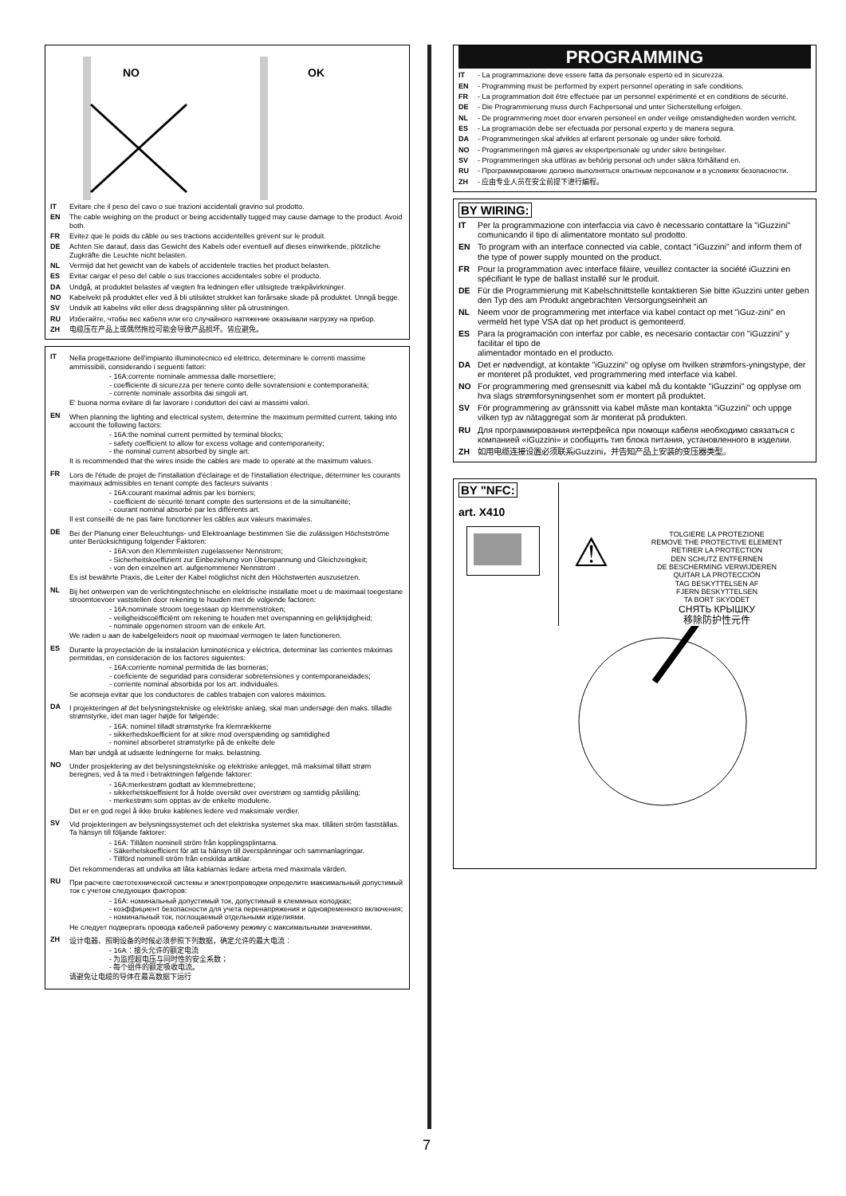NO
OK
IT Evitare che il peso del cavo o sue trazioni accidentali gravino sul prodotto.
EN The cable weighing on the product or being accidentally tugged may cause damage to the product. Avoid both.
FR Evitez que le poids du câble ou ses tractions accidentelles grèvent sur le produit.
DE Achten Sie darauf, dass das Gewicht des Kabels oder eventuell auf dieses einwirkende, plötzliche Zugkräfte die Leuchte nicht belasten.
NL Vermijd dat het gewicht van de kabels of accidentele tracties het product belasten.
ES Evitar cargar el peso del cable o sus tracciones accidentales sobre el producto.
DA Undgå, at produktet belastes af vægten fra ledningen eller utilsigtede trækpåvirkninger.
NO Kabelvekt på produktet eller ved å bli utilsiktet strukket kan forårsake skade på produktet. Unngå begge.
SV Undvik att kabelns vikt eller dess dragspänning sliter på utrustningen.
RU Избегайте, чтобы вес кабеля или его случайного натяжение оказывали нагрузку на прибор.
ZH 电缆压在产品上或偶然拖拉可能会导致产品损坏。皆应避免。
IT Nella progettazione dell'impianto illuminotecnico ed elettrico, determinare le correnti massime ammissibili, considerando i seguenti fattori:
- 16A:corrente nominale ammessa dalle morsettiere;
- coefficiente di sicurezza per tenere conto delle sovratensioni e contemporaneità;
- corrente nominale assorbita dai singoli art.
E' buona norma evitare di far lavorare i conduttori dei cavi ai massimi valori.
EN When planning the lighting and electrical system, determine the maximum permitted current, taking into account the following factors:
- 16A:the nominal current permitted by terminal blocks;
- safety coefficient to allow for excess voltage and contemporaneity;
- the nominal current absorbed by single art.
It is recommended that the wires inside the cables are made to operate at the maximum values.
FR Lors de l'étude de projet de l'installation d'éclairage et de l'installation électrique, déterminer les courants maximaux admissibles en tenant compte des facteurs suivants :
- 16A:courant maximal admis par les borniers;
- coefficient de sécurité tenant compte des surtensions et de la simultanéité;
- courant nominal absorbé par les différents art.
Il est conseillé de ne pas faire fonctionner les câbles aux valeurs maximales.
DE Bei der Planung einer Beleuchtungs- und Elektroanlage bestimmen Sie die zulässigen Höchstströme unter Berücksichtigung folgender Faktoren:
- 16A:von den Klemmleisten zugelassener Nennstrom;
- Sicherheitskoeffizient zur Einbeziehung von Überspannung und Gleichzeitigkeit;
- von den einzelnen art. aufgenommener Nennstrom .
Es ist bewährte Praxis, die Leiter der Kabel möglichst nicht den Höchstwerten auszusetzen.
NL Bij het ontwerpen van de verlichtingstechnische en elektrische installatie moet u de maximaal toegestane stroomtoevoer vaststellen door rekening te houden met de volgende factoren:
- 16A:nominale stroom toegestaan op klemmenstroken;
- veiligheidscoëfficiënt om rekening te houden met overspanning en gelijktijdigheid;
- nominale opgenomen stroom van de enkele Art.
We raden u aan de kabelgeleiders nooit op maximaal vermogen te laten functioneren.
ES Durante la proyectación de la instalación luminotécnica y eléctrica, determinar las corrientes máximas permitidas, en consideración de los factores siguientes:
- 16A:corriente nominal permitida de las borneras;
- coeficiente de seguridad para considerar sobretensiones y contemporaneidades;
- corriente nominal absorbida por los art. individuales.
Se aconseja evitar que los conductores de cables trabajen con valores máximos.
DA I projekteringen af det belysningstekniske og elektriske anlæg, skal man undersøge den maks. tilladte strømstyrke, idet man tager højde for følgende:
- 16A: nominel tilladt strømstyrke fra klemrækkerne
- sikkerhedskoefficient for at sikre mod overspænding og samtidighed
- nominel absorberet strømstyrke på de enkelte dele
Man bør undgå at udsætte ledningerne for maks. belastning.
NO Under prosjektering av det belysningstekniske og elektriske anlegget, må maksimal tillatt strøm beregnes, ved å ta med i betraktningen følgende faktorer:
- 16A:merkestrøm godtatt av klemmebrettene;
- sikkerhetskoeffisient for å holde oversikt over overstrøm og samtidig påslåing;
- merkestrøm som opptas av de enkelte modulene.
Det er en god regel å ikke bruke kablenes ledere ved maksimale verdier.
SV Vid projekteringen av belysningssystemet och det elektriska systemet ska max. tillåten ström fastställas. Ta hänsyn till följande faktorer:
- 16A: Tillåten nominell ström från kopplingsplintarna.
- Säkerhetskoefficient för att ta hänsyn till överspänningar och sammanlagringar.
- Tillförd nominell ström från enskilda artiklar.
Det rekommenderas att undvika att låta kablarnas ledare arbeta med maximala värden.
RU При расчете светотехнической системы и электропроводки определите максимальный допустимый ток с учетом следующих факторов:
- 16A: номинальный допустимый ток, допустимый в клеммных колодках;
- коэффициент безопасности для учета перенапряжения и одновременного включения;
- номинальный ток, поглощаемый отдельными изделиями.
Не следует подвергать провода кабелей рабочему режиму с максимальными значениями.
ZH 设计电器、照明设备的时候必须参照下列数据，确定允许的最大电流：
- 16A：接头允许的额定电流
- 为监控超电压与同时性的安全系数；
- 每个组件的额定吸收电流。
请避免让电缆的导体在最高数据下运行
7
PROGRAMMING
IT - La programmazione deve essere fatta da personale esperto ed in sicurezza.
EN - Programming must be performed by expert personnel operating in safe conditions.
FR - La programmation doit être effectuée par un personnel expérimenté et en conditions de sécurité.
DE - Die Programmierung muss durch Fachpersonal und unter Sicherstellung erfolgen.
NL - De programmering moet door ervaren personeel en onder veilige omstandigheden worden verricht.
ES - La programación debe ser efectuada por personal experto y de manera segura.
DA - Programmeringen skal afvikles af erfarent personale og under sikre forhold.
NO - Programmeringen må gjøres av ekspertpersonale og under sikre betingelser.
SV - Programmeringen ska utföras av behörig personal och under säkra förhålland en.
RU - Программирование должно выполняться опытным персоналом и в условиях безопасности.
ZH - 应由专业人员在安全前提下进行编程。
BY WIRING:
IT Per la programmazione con interfaccia via cavo è necessario contattare la "iGuzzini" comunicando il tipo di alimentatore montato sul prodotto.
EN To program with an interface connected via cable, contact "iGuzzini" and inform them of the type of power supply mounted on the product.
FR Pour la programmation avec interface filaire, veuillez contacter la société iGuzzini en spécifiant le type de ballast installé sur le produit.
DE Für die Programmierung mit Kabelschnittstelle kontaktieren Sie bitte iGuzzini unter geben den Typ des am Produkt angebrachten Versorgungseinheit an
NL Neem voor de programmering met interface via kabel contact op met "iGuz-zini" en vermeld het type VSA dat op het product is gemonteerd.
ES Para la programación con interfaz por cable, es necesario contactar con "iGuzzini" y facilitar el tipo de
alimentador montado en el producto.
DA Det er nødvendigt, at kontakte "iGuzzini" og oplyse om hvilken strømfors-yningstype, der er monteret på produktet, ved programmering med interface via kabel.
NO For programmering med grensesnitt via kabel må du kontakte "iGuzzini" og opplyse om hva slags strømforsyningsenhet som er montert på produktet.
SV För programmering av gränssnitt via kabel måste man kontakta "iGuzzini" och uppge vilken typ av nätaggregat som är monterat på produkten.
RU Для программирования интерфейса при помощи кабеля необходимо связаться с компанией «iGuzzini» и сообщить тип блока питания, установленного в изделии.
ZH 如用电缆连接设置必须联系iGuzzini，并告知产品上安装的变压器类型。
BY "NFC:
art. X410
⚠
TOLGIERE LA PROTEZIONE
REMOVE THE PROTECTIVE ELEMENT
RETIRER LA PROTECTION
DEN SCHUTZ ENTFERNEN
DE BESCHERMING VERWIJDEREN
QUITAR LA PROTECCIÓN
TAG BESKYTTELSEN AF
FJERN BESKYTTELSEN
TA BORT SKYDDET
СНЯТЬ КРЫШКУ
移除防护性元件